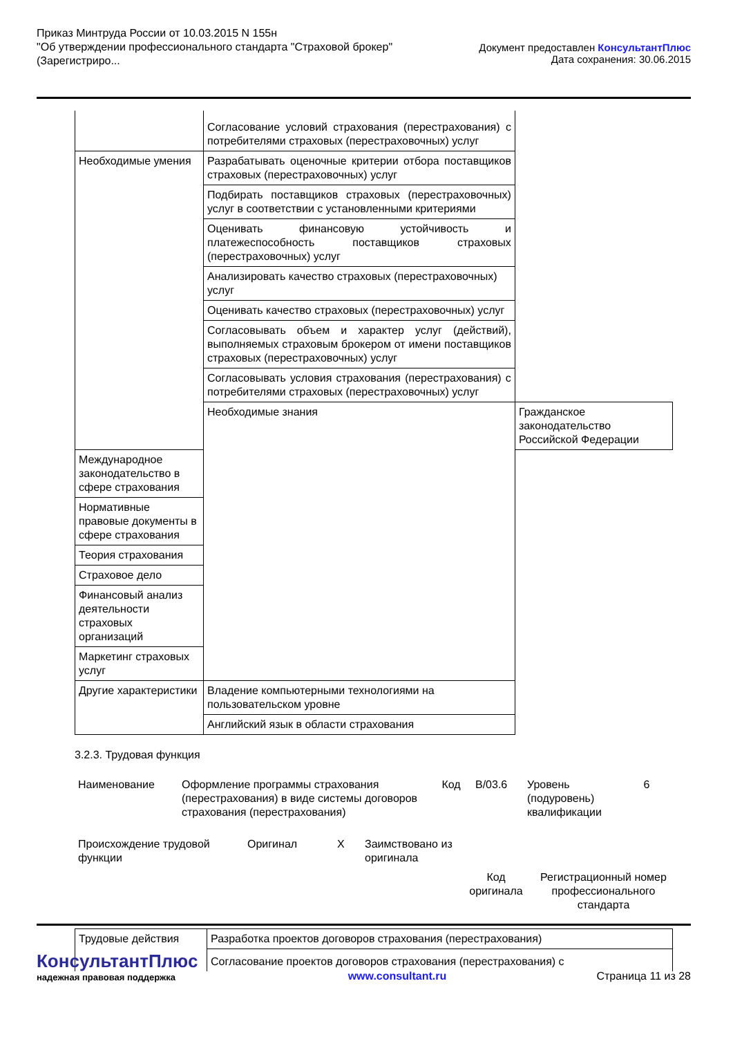Приказ Минтруда России от 10.03.2015 N 155н
"Об утверждении профессионального стандарта "Страховой брокер"
(Зарегистриро...
Документ предоставлен КонсультантПлюс
Дата сохранения: 30.06.2015
| | Согласование условий страхования (перестрахования) с потребителями страховых (перестраховочных) услуг | |
| Необходимые умения | Разрабатывать оценочные критерии отбора поставщиков страховых (перестраховочных) услуг | |
| | Подбирать поставщиков страховых (перестраховочных) услуг в соответствии с установленными критериями | |
| | Оценивать финансовую устойчивость и платежеспособность поставщиков страховых (перестраховочных) услуг | |
| | Анализировать качество страховых (перестраховочных) услуг | |
| | Оценивать качество страховых (перестраховочных) услуг | |
| | Согласовывать объем и характер услуг (действий), выполняемых страховым брокером от имени поставщиков страховых (перестраховочных) услуг | |
| | Согласовывать условия страхования (перестрахования) с потребителями страховых (перестраховочных) услуг | |
| | Необходимые знания | Гражданское законодательство Российской Федерации |
| Международное законодательство в сфере страхования | | |
| Нормативные правовые документы в сфере страхования | | |
| Теория страхования | | |
| Страховое дело | | |
| Финансовый анализ деятельности страховых организаций | | |
| Маркетинг страховых услуг | | |
| Другие характеристики | Владение компьютерными технологиями на пользовательском уровне | |
| | Английский язык в области страхования | |
3.2.3. Трудовая функция
| Наименование | Оформление программы страхования (перестрахования) в виде системы договоров страхования (перестрахования) | Код | В/03.6 | Уровень (подуровень) квалификации | 6 |
| Происхождение трудовой функции | Оригинал | X | Заимствовано из оригинала | | |
| | | | | Код оригинала | Регистрационный номер профессионального стандарта |
| Трудовые действия | Разработка проектов договоров страхования (перестрахования) |
| | Согласование проектов договоров страхования (перестрахования) с |
КонсультантПлюс
надежная правовая поддержка
www.consultant.ru
Страница 11 из 28